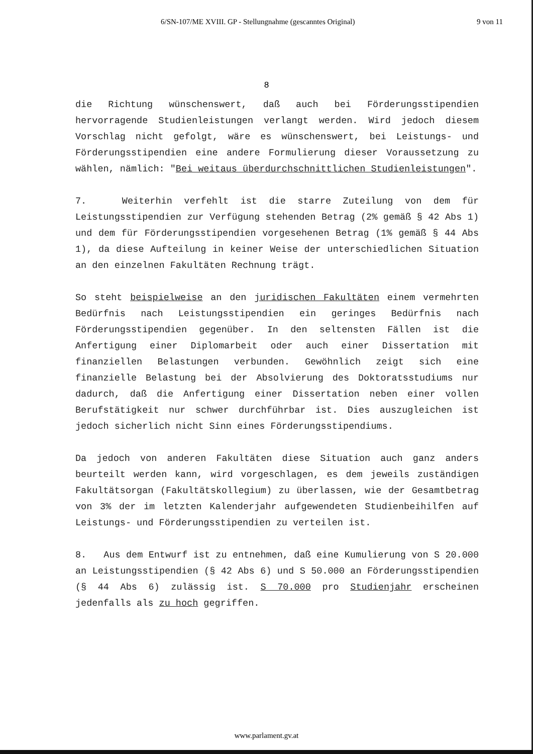6/SN-107/ME XVIII. GP - Stellungnahme (gescanntes Original) 9 von 11
8
die Richtung wünschenswert, daß auch bei Förderungsstipendien hervorragende Studienleistungen verlangt werden. Wird jedoch diesem Vorschlag nicht gefolgt, wäre es wünschenswert, bei Leistungs- und Förderungsstipendien eine andere Formulierung dieser Voraussetzung zu wählen, nämlich: "Bei weitaus überdurchschnittlichen Studienleistungen".
7. Weiterhin verfehlt ist die starre Zuteilung von dem für Leistungsstipendien zur Verfügung stehenden Betrag (2% gemäß § 42 Abs 1) und dem für Förderungsstipendien vorgesehenen Betrag (1% gemäß § 44 Abs 1), da diese Aufteilung in keiner Weise der unterschiedlichen Situation an den einzelnen Fakultäten Rechnung trägt.
So steht beispielweise an den juridischen Fakultäten einem vermehrten Bedürfnis nach Leistungsstipendien ein geringes Bedürfnis nach Förderungsstipendien gegenüber. In den seltensten Fällen ist die Anfertigung einer Diplomarbeit oder auch einer Dissertation mit finanziellen Belastungen verbunden. Gewöhnlich zeigt sich eine finanzielle Belastung bei der Absolvierung des Doktoratsstudiums nur dadurch, daß die Anfertigung einer Dissertation neben einer vollen Berufstätigkeit nur schwer durchführbar ist. Dies auszugleichen ist jedoch sicherlich nicht Sinn eines Förderungsstipendiums.
Da jedoch von anderen Fakultäten diese Situation auch ganz anders beurteilt werden kann, wird vorgeschlagen, es dem jeweils zuständigen Fakultätsorgan (Fakultätskollegium) zu überlassen, wie der Gesamtbetrag von 3% der im letzten Kalenderjahr aufgewendeten Studienbeihilfen auf Leistungs- und Förderungsstipendien zu verteilen ist.
8. Aus dem Entwurf ist zu entnehmen, daß eine Kumulierung von S 20.000 an Leistungsstipendien (§ 42 Abs 6) und S 50.000 an Förderungsstipendien (§ 44 Abs 6) zulässig ist. S 70.000 pro Studienjahr erscheinen jedenfalls als zu hoch gegriffen.
www.parlament.gv.at